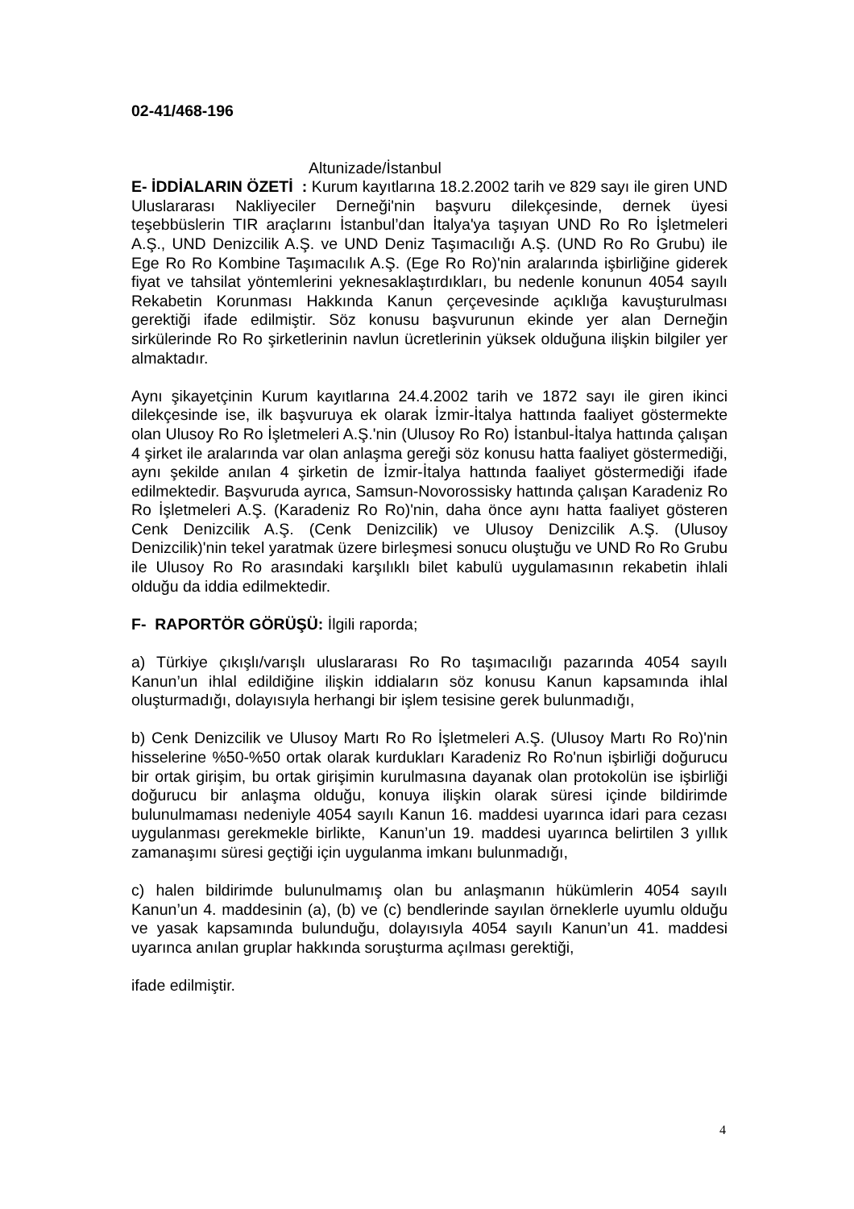02-41/468-196
Altunizade/İstanbul
E- İDDİALARIN ÖZETİ : Kurum kayıtlarına 18.2.2002 tarih ve 829 sayı ile giren UND Uluslararası Nakliyeciler Derneği'nin başvuru dilekçesinde, dernek üyesi teşebbüslerin TIR araçlarını İstanbul’dan İtalya'ya taşıyan UND Ro Ro İşletmeleri A.Ş., UND Denizcilik A.Ş. ve UND Deniz Taşımacılığı A.Ş. (UND Ro Ro Grubu) ile Ege Ro Ro Kombine Taşımacılık A.Ş. (Ege Ro Ro)'nin aralarında işbirliğine giderek fiyat ve tahsilat yöntemlerini yeknesaklaştırdıkları, bu nedenle konunun 4054 sayılı Rekabetin Korunması Hakkında Kanun çerçevesinde açıklığa kavuşturulması gerektiği ifade edilmiştir. Söz konusu başvurunun ekinde yer alan Derneğin sirkülerinde Ro Ro şirketlerinin navlun ücretlerinin yüksek olduğuna ilişkin bilgiler yer almaktadır.
Aynı şikayetçinin Kurum kayıtlarına 24.4.2002 tarih ve 1872 sayı ile giren ikinci dilekçesinde ise, ilk başvuruya ek olarak İzmir-İtalya hattında faaliyet göstermekte olan Ulusoy Ro Ro İşletmeleri A.Ş.'nin (Ulusoy Ro Ro) İstanbul-İtalya hattında çalışan 4 şirket ile aralarında var olan anlaşma gereği söz konusu hatta faaliyet göstermediği, aynı şekilde anılan 4 şirketin de İzmir-İtalya hattında faaliyet göstermediği ifade edilmektedir. Başvuruda ayrıca, Samsun-Novorossisky hattında çalışan Karadeniz Ro Ro İşletmeleri A.Ş. (Karadeniz Ro Ro)'nin, daha önce aynı hatta faaliyet gösteren Cenk Denizcilik A.Ş. (Cenk Denizcilik) ve Ulusoy Denizcilik A.Ş. (Ulusoy Denizcilik)'nin tekel yaratmak üzere birleşmesi sonucu oluştuğu ve UND Ro Ro Grubu ile Ulusoy Ro Ro arasındaki karşılıklı bilet kabulü uygulamasının rekabetin ihlali olduğu da iddia edilmektedir.
F- RAPORTÖR GÖRÜŞÜ: İlgili raporda;
a) Türkiye çıkışlı/varışlı uluslararası Ro Ro taşımacılığı pazarında 4054 sayılı Kanun’un ihlal edildiğine ilişkin iddiaların söz konusu Kanun kapsamında ihlal oluşturmadığı, dolayısıyla herhangi bir işlem tesisine gerek bulunmadığı,
b) Cenk Denizcilik ve Ulusoy Martı Ro Ro İşletmeleri A.Ş. (Ulusoy Martı Ro Ro)'nin hisselerine %50-%50 ortak olarak kurdukları Karadeniz Ro Ro'nun işbirliği doğurucu bir ortak girişim, bu ortak girişimin kurulmasına dayanak olan protokolün ise işbirliği doğurucu bir anlaşma olduğu, konuya ilişkin olarak süresi içinde bildirimde bulunulmaması nedeniyle 4054 sayılı Kanun 16. maddesi uyarınca idari para cezası uygulanması gerekmekle birlikte, Kanun’un 19. maddesi uyarınca belirtilen 3 yıllık zamanaşımı süresi geçtiği için uygulanma imkanı bulunmadığı,
c) halen bildirimde bulunulmamış olan bu anlaşmanın hükümlerin 4054 sayılı Kanun’un 4. maddesinin (a), (b) ve (c) bendlerinde sayılan örneklerle uyumlu olduğu ve yasak kapsamında bulunduğu, dolayısıyla 4054 sayılı Kanun’un 41. maddesi uyarınca anılan gruplar hakkında soruşturma açılması gerektiği,
ifade edilmiştir.
4